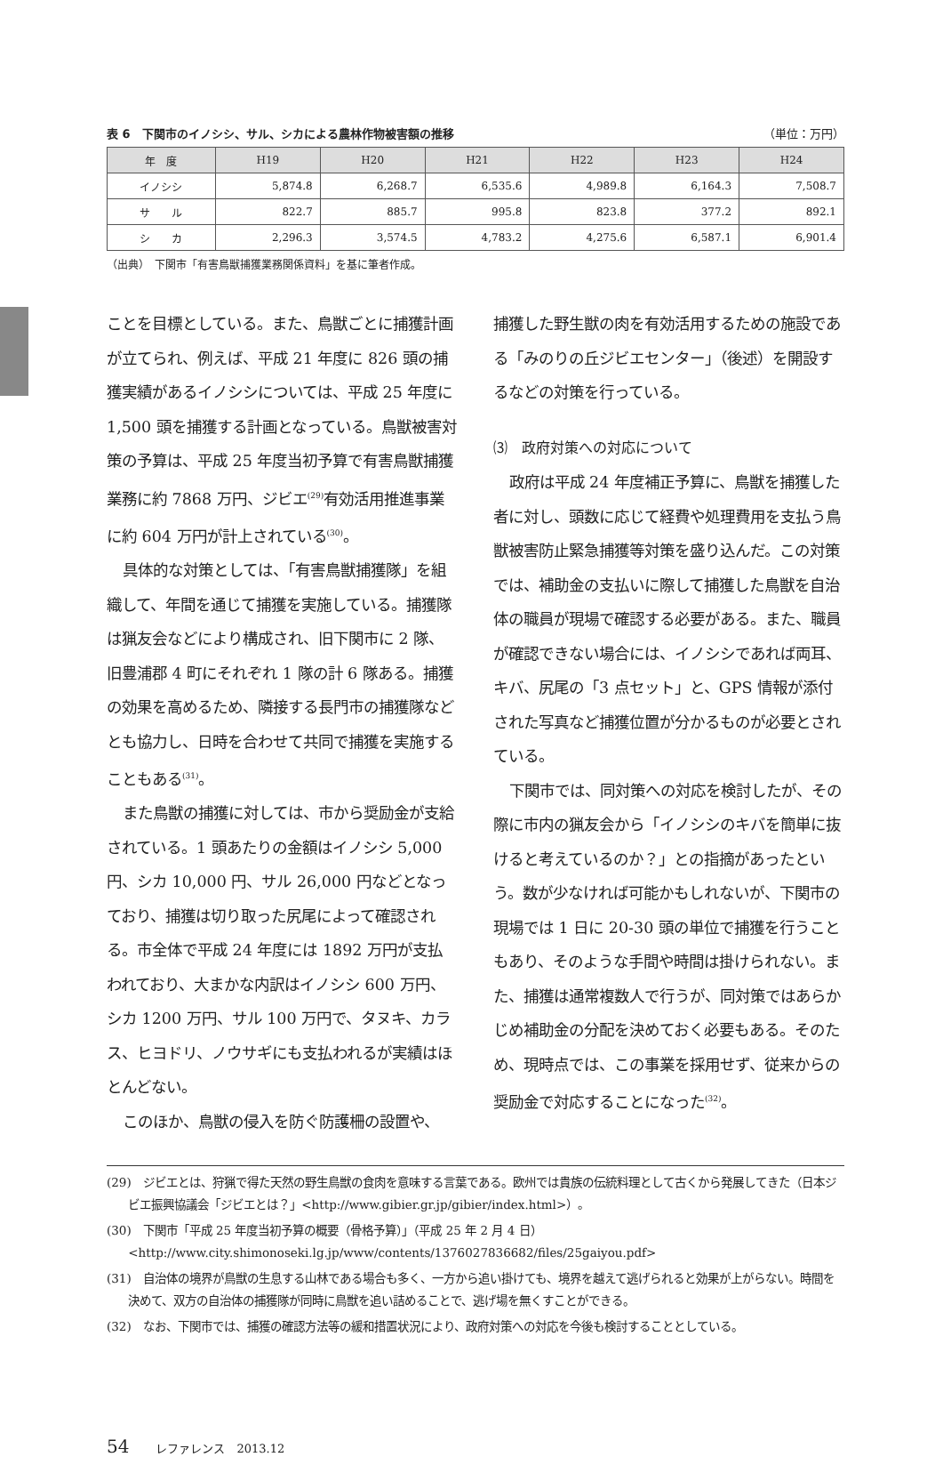表 6　下関市のイノシシ、サル、シカによる農林作物被害額の推移 （単位：万円）
| 年 度 | H19 | H20 | H21 | H22 | H23 | H24 |
| --- | --- | --- | --- | --- | --- | --- |
| イノシシ | 5,874.8 | 6,268.7 | 6,535.6 | 4,989.8 | 6,164.3 | 7,508.7 |
| サ ル | 822.7 | 885.7 | 995.8 | 823.8 | 377.2 | 892.1 |
| シ カ | 2,296.3 | 3,574.5 | 4,783.2 | 4,275.6 | 6,587.1 | 6,901.4 |
（出典）　下関市「有害鳥獣捕獲業務関係資料」を基に筆者作成。
ことを目標としている。また、鳥獣ごとに捕獲計画が立てられ、例えば、平成 21 年度に 826 頭の捕獲実績があるイノシシについては、平成 25 年度に 1,500 頭を捕獲する計画となっている。鳥獣被害対策の予算は、平成 25 年度当初予算で有害鳥獣捕獲業務に約 7868 万円、ジビエ<sup>(29)</sup>有効活用推進事業に約 604 万円が計上されている<sup>(30)</sup>。
具体的な対策としては、「有害鳥獣捕獲隊」を組織して、年間を通じて捕獲を実施している。捕獲隊は猟友会などにより構成され、旧下関市に 2 隊、旧豊浦郡 4 町にそれぞれ 1 隊の計 6 隊ある。捕獲の効果を高めるため、隣接する長門市の捕獲隊などとも協力し、日時を合わせて共同で捕獲を実施することもある<sup>(31)</sup>。
また鳥獣の捕獲に対しては、市から奨励金が支給されている。1 頭あたりの金額はイノシシ 5,000 円、シカ 10,000 円、サル 26,000 円などとなっており、捕獲は切り取った尻尾によって確認される。市全体で平成 24 年度には 1892 万円が支払われており、大まかな内訳はイノシシ 600 万円、シカ 1200 万円、サル 100 万円で、タヌキ、カラス、ヒヨドリ、ノウサギにも支払われるが実績はほとんどない。
このほか、鳥獣の侵入を防ぐ防護柵の設置や、
捕獲した野生獣の肉を有効活用するための施設である「みのりの丘ジビエセンター」（後述）を開設するなどの対策を行っている。
⑶　政府対策への対応について
政府は平成 24 年度補正予算に、鳥獣を捕獲した者に対し、頭数に応じて経費や処理費用を支払う鳥獣被害防止緊急捕獲等対策を盛り込んだ。この対策では、補助金の支払いに際して捕獲した鳥獣を自治体の職員が現場で確認する必要がある。また、職員が確認できない場合には、イノシシであれば両耳、キバ、尻尾の「3 点セット」と、GPS 情報が添付された写真など捕獲位置が分かるものが必要とされている。
下関市では、同対策への対応を検討したが、その際に市内の猟友会から「イノシシのキバを簡単に抜けると考えているのか？」との指摘があったという。数が少なければ可能かもしれないが、下関市の現場では 1 日に 20-30 頭の単位で捕獲を行うこともあり、そのような手間や時間は掛けられない。また、捕獲は通常複数人で行うが、同対策ではあらかじめ補助金の分配を決めておく必要もある。そのため、現時点では、この事業を採用せず、従来からの奨励金で対応することになった<sup>(32)</sup>。
(29)　ジビエとは、狩猟で得た天然の野生鳥獣の食肉を意味する言葉である。欧州では貴族の伝統料理として古くから発展してきた（日本ジビエ振興協議会「ジビエとは？」<http://www.gibier.gr.jp/gibier/index.html>）。
(30)　下関市「平成 25 年度当初予算の概要（骨格予算）」（平成 25 年 2 月 4 日）<http://www.city.shimonoseki.lg.jp/www/contents/1376027836682/files/25gaiyou.pdf>
(31)　自治体の境界が鳥獣の生息する山林である場合も多く、一方から追い掛けても、境界を越えて逃げられると効果が上がらない。時間を決めて、双方の自治体の捕獲隊が同時に鳥獣を追い詰めることで、逃げ場を無くすことができる。
(32)　なお、下関市では、捕獲の確認方法等の緩和措置状況により、政府対策への対応を今後も検討することとしている。
54 レファレンス　2013.12